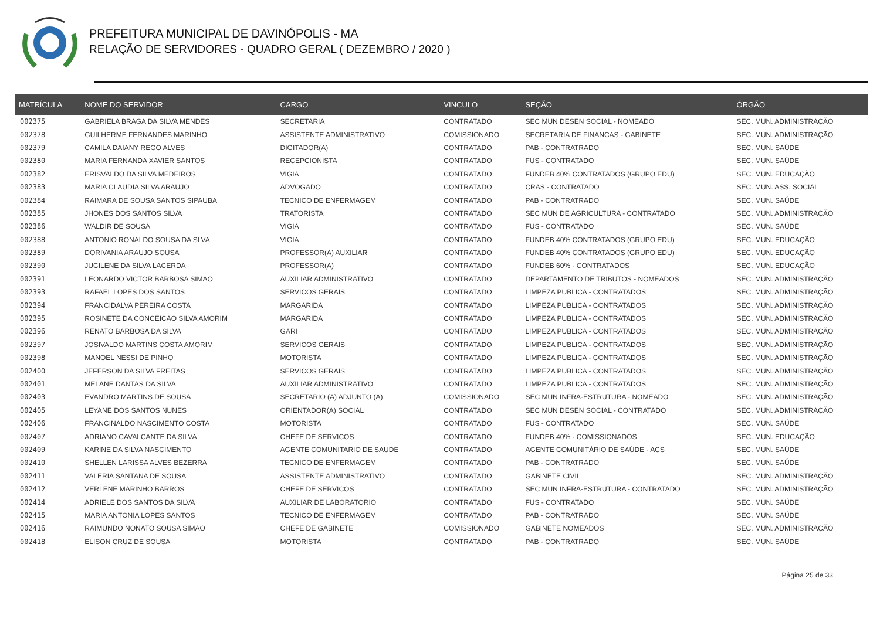PREFEITURA MUNICIPAL DE DAVINÓPOLIS - MA
RELAÇÃO DE SERVIDORES - QUADRO GERAL ( DEZEMBRO / 2020 )
| MATRÍCULA | NOME DO SERVIDOR | CARGO | VINCULO | SEÇÃO | ÓRGÃO |
| --- | --- | --- | --- | --- | --- |
| 002375 | GABRIELA BRAGA DA SILVA MENDES | SECRETARIA | CONTRATADO | SEC MUN DESEN SOCIAL - NOMEADO | SEC. MUN. ADMINISTRAÇÃO |
| 002378 | GUILHERME FERNANDES MARINHO | ASSISTENTE ADMINISTRATIVO | COMISSIONADO | SECRETARIA DE FINANCAS - GABINETE | SEC. MUN. ADMINISTRAÇÃO |
| 002379 | CAMILA DAIANY REGO ALVES | DIGITADOR(A) | CONTRATADO | PAB - CONTRATRADO | SEC. MUN. SAÚDE |
| 002380 | MARIA FERNANDA XAVIER SANTOS | RECEPCIONISTA | CONTRATADO | FUS - CONTRATADO | SEC. MUN. SAÚDE |
| 002382 | ERISVALDO DA SILVA MEDEIROS | VIGIA | CONTRATADO | FUNDEB 40% CONTRATADOS (GRUPO EDU) | SEC. MUN. EDUCAÇÃO |
| 002383 | MARIA CLAUDIA SILVA ARAUJO | ADVOGADO | CONTRATADO | CRAS - CONTRATADO | SEC. MUN. ASS. SOCIAL |
| 002384 | RAIMARA DE SOUSA SANTOS SIPAUBA | TECNICO DE ENFERMAGEM | CONTRATADO | PAB - CONTRATRADO | SEC. MUN. SAÚDE |
| 002385 | JHONES DOS SANTOS SILVA | TRATORISTA | CONTRATADO | SEC MUN DE AGRICULTURA - CONTRATADO | SEC. MUN. ADMINISTRAÇÃO |
| 002386 | WALDIR DE SOUSA | VIGIA | CONTRATADO | FUS - CONTRATADO | SEC. MUN. SAÚDE |
| 002388 | ANTONIO RONALDO SOUSA DA SLVA | VIGIA | CONTRATADO | FUNDEB 40% CONTRATADOS (GRUPO EDU) | SEC. MUN. EDUCAÇÃO |
| 002389 | DORIVANIA ARAUJO SOUSA | PROFESSOR(A) AUXILIAR | CONTRATADO | FUNDEB 40% CONTRATADOS (GRUPO EDU) | SEC. MUN. EDUCAÇÃO |
| 002390 | JUCILENE DA SILVA LACERDA | PROFESSOR(A) | CONTRATADO | FUNDEB 60% - CONTRATADOS | SEC. MUN. EDUCAÇÃO |
| 002391 | LEONARDO VICTOR BARBOSA SIMAO | AUXILIAR ADMINISTRATIVO | CONTRATADO | DEPARTAMENTO DE TRIBUTOS - NOMEADOS | SEC. MUN. ADMINISTRAÇÃO |
| 002393 | RAFAEL LOPES DOS SANTOS | SERVICOS GERAIS | CONTRATADO | LIMPEZA PUBLICA - CONTRATADOS | SEC. MUN. ADMINISTRAÇÃO |
| 002394 | FRANCIDALVA PEREIRA COSTA | MARGARIDA | CONTRATADO | LIMPEZA PUBLICA - CONTRATADOS | SEC. MUN. ADMINISTRAÇÃO |
| 002395 | ROSINETE DA CONCEICAO SILVA AMORIM | MARGARIDA | CONTRATADO | LIMPEZA PUBLICA - CONTRATADOS | SEC. MUN. ADMINISTRAÇÃO |
| 002396 | RENATO BARBOSA DA SILVA | GARI | CONTRATADO | LIMPEZA PUBLICA - CONTRATADOS | SEC. MUN. ADMINISTRAÇÃO |
| 002397 | JOSIVALDO MARTINS COSTA AMORIM | SERVICOS GERAIS | CONTRATADO | LIMPEZA PUBLICA - CONTRATADOS | SEC. MUN. ADMINISTRAÇÃO |
| 002398 | MANOEL NESSI DE PINHO | MOTORISTA | CONTRATADO | LIMPEZA PUBLICA - CONTRATADOS | SEC. MUN. ADMINISTRAÇÃO |
| 002400 | JEFERSON DA SILVA FREITAS | SERVICOS GERAIS | CONTRATADO | LIMPEZA PUBLICA - CONTRATADOS | SEC. MUN. ADMINISTRAÇÃO |
| 002401 | MELANE DANTAS DA SILVA | AUXILIAR ADMINISTRATIVO | CONTRATADO | LIMPEZA PUBLICA - CONTRATADOS | SEC. MUN. ADMINISTRAÇÃO |
| 002403 | EVANDRO MARTINS DE SOUSA | SECRETARIO (A) ADJUNTO (A) | COMISSIONADO | SEC MUN INFRA-ESTRUTURA - NOMEADO | SEC. MUN. ADMINISTRAÇÃO |
| 002405 | LEYANE DOS SANTOS NUNES | ORIENTADOR(A) SOCIAL | CONTRATADO | SEC MUN DESEN SOCIAL - CONTRATADO | SEC. MUN. ADMINISTRAÇÃO |
| 002406 | FRANCINALDO NASCIMENTO COSTA | MOTORISTA | CONTRATADO | FUS - CONTRATADO | SEC. MUN. SAÚDE |
| 002407 | ADRIANO CAVALCANTE DA SILVA | CHEFE DE SERVICOS | CONTRATADO | FUNDEB 40% - COMISSIONADOS | SEC. MUN. EDUCAÇÃO |
| 002409 | KARINE DA SILVA NASCIMENTO | AGENTE COMUNITARIO DE SAUDE | CONTRATADO | AGENTE COMUNITÁRIO DE SAÚDE - ACS | SEC. MUN. SAÚDE |
| 002410 | SHELLEN LARISSA ALVES BEZERRA | TECNICO DE ENFERMAGEM | CONTRATADO | PAB - CONTRATRADO | SEC. MUN. SAÚDE |
| 002411 | VALERIA SANTANA DE SOUSA | ASSISTENTE ADMINISTRATIVO | CONTRATADO | GABINETE CIVIL | SEC. MUN. ADMINISTRAÇÃO |
| 002412 | VERLENE MARINHO BARROS | CHEFE DE SERVICOS | CONTRATADO | SEC MUN INFRA-ESTRUTURA - CONTRATADO | SEC. MUN. ADMINISTRAÇÃO |
| 002414 | ADRIELE DOS SANTOS DA SILVA | AUXILIAR DE LABORATORIO | CONTRATADO | FUS - CONTRATADO | SEC. MUN. SAÚDE |
| 002415 | MARIA ANTONIA LOPES SANTOS | TECNICO DE ENFERMAGEM | CONTRATADO | PAB - CONTRATRADO | SEC. MUN. SAÚDE |
| 002416 | RAIMUNDO NONATO SOUSA SIMAO | CHEFE DE GABINETE | COMISSIONADO | GABINETE NOMEADOS | SEC. MUN. ADMINISTRAÇÃO |
| 002418 | ELISON CRUZ DE SOUSA | MOTORISTA | CONTRATADO | PAB - CONTRATRADO | SEC. MUN. SAÚDE |
Página 25 de 33